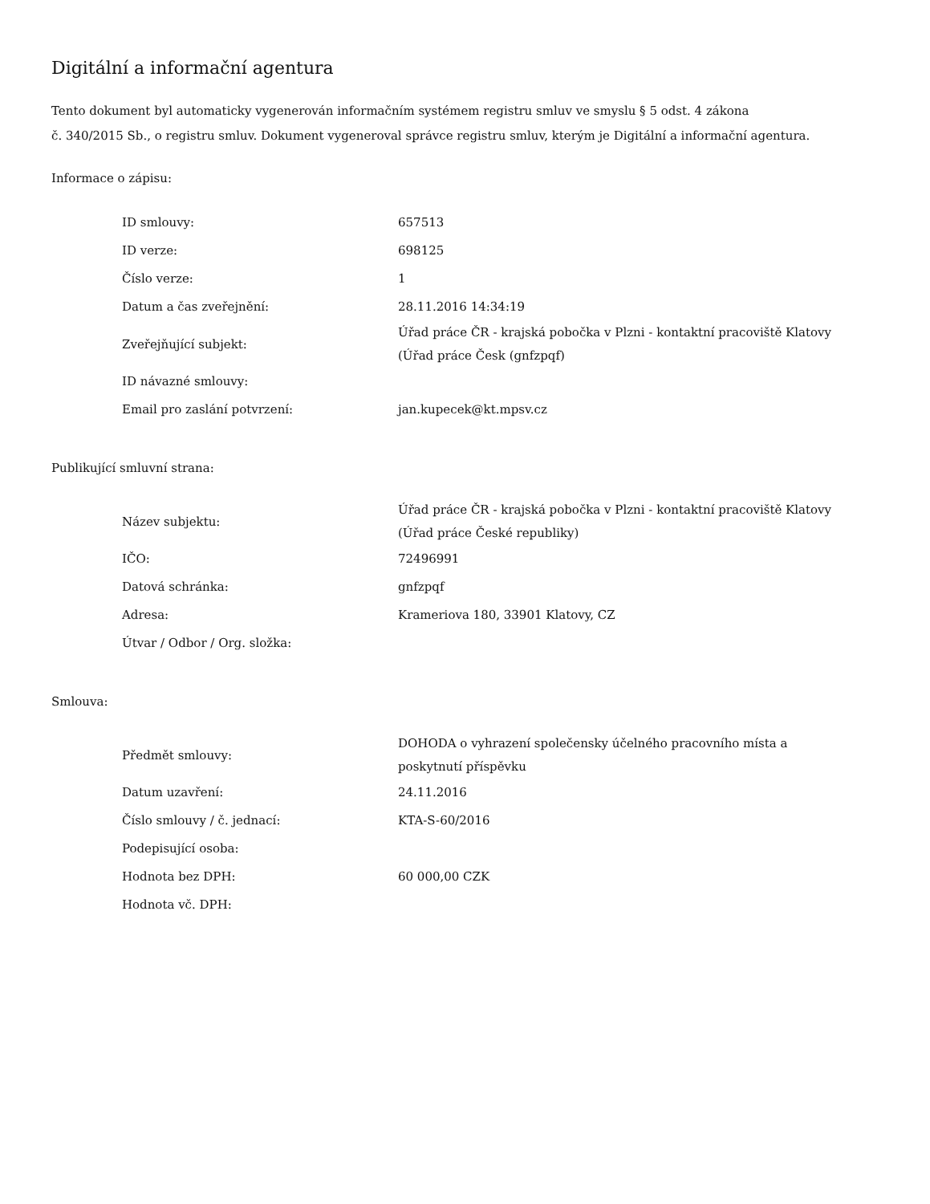Digitální a informační agentura
Tento dokument byl automaticky vygenerován informačním systémem registru smluv ve smyslu § 5 odst. 4 zákona
č. 340/2015 Sb., o registru smluv. Dokument vygeneroval správce registru smluv, kterým je Digitální a informační agentura.
Informace o zápisu:
| ID smlouvy: | 657513 |
| ID verze: | 698125 |
| Číslo verze: | 1 |
| Datum a čas zveřejnění: | 28.11.2016 14:34:19 |
| Zveřejňující subjekt: | Úřad práce ČR - krajská pobočka v Plzni - kontaktní pracoviště Klatovy (Úřad práce Česk (gnfzpqf) |
| ID návazné smlouvy: | |
| Email pro zaslání potvrzení: | jan.kupecek@kt.mpsv.cz |
Publikující smluvní strana:
| Název subjektu: | Úřad práce ČR - krajská pobočka v Plzni - kontaktní pracoviště Klatovy (Úřad práce České republiky) |
| IČO: | 72496991 |
| Datová schránka: | gnfzpqf |
| Adresa: | Krameriova 180, 33901 Klatovy, CZ |
| Útvar / Odbor / Org. složka: | |
Smlouva:
| Předmět smlouvy: | DOHODA o vyhrazení společensky účelného pracovního místa a poskytnutí příspěvku |
| Datum uzavření: | 24.11.2016 |
| Číslo smlouvy / č. jednací: | KTA-S-60/2016 |
| Podepisující osoba: | |
| Hodnota bez DPH: | 60 000,00 CZK |
| Hodnota vč. DPH: | |